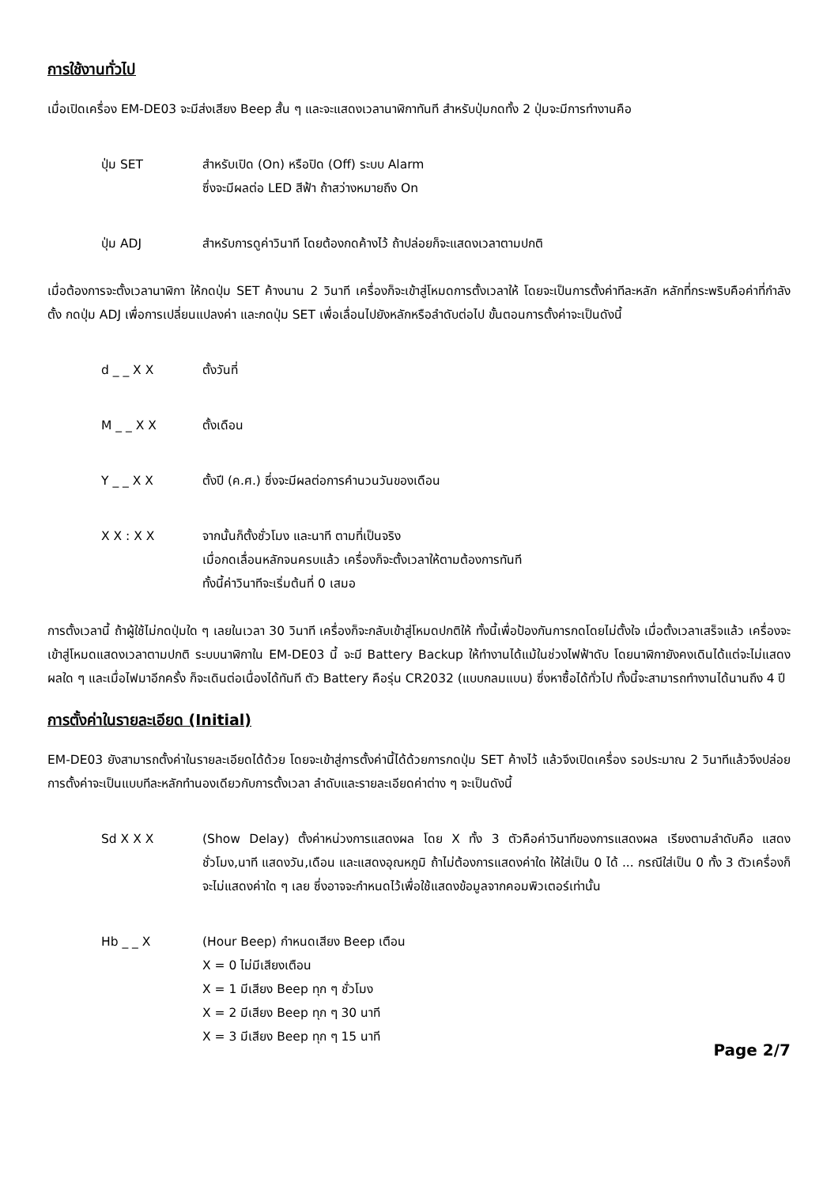การใช้งานทั่วไป
เมื่อเปิดเครื่อง EM-DE03 จะมีส่งเสียง Beep สั้น ๆ และจะแสดงเวลานาฬิกาทันที สำหรับปุ่มกดทั้ง 2 ปุ่มจะมีการทำงานคือ
ปุ่ม SET สำหรับเปิด (On) หรือปิด (Off) ระบบ Alarm
ซึ่งจะมีผลต่อ LED สีฟ้า ถ้าสว่างหมายถึง On
ปุ่ม ADJ สำหรับการดูค่าวินาที โดยต้องกดค้างไว้ ถ้าปล่อยก็จะแสดงเวลาตามปกติ
เมื่อต้องการจะตั้งเวลานาฬิกา ให้กดปุ่ม SET ค้างนาน 2 วินาที เครื่องก็จะเข้าสู่โหมดการตั้งเวลาให้ โดยจะเป็นการตั้งค่าทีละหลัก หลักที่กระพริบคือค่าที่กำลังตั้ง กดปุ่ม ADJ เพื่อการเปลี่ยนแปลงค่า และกดปุ่ม SET เพื่อเลื่อนไปยังหลักหรือลำดับต่อไป ขั้นตอนการตั้งค่าจะเป็นดังนี้
d _ _ X X ตั้งวันที่
M _ _ X X ตั้งเดือน
Y _ _ X X ตั้งปี (ค.ศ.) ซึ่งจะมีผลต่อการคำนวนวันของเดือน
X X : X X จากนั้นก็ตั้งชั่วโมง และนาที ตามที่เป็นจริง
เมื่อกดเลื่อนหลักจนครบแล้ว เครื่องก็จะตั้งเวลาให้ตามต้องการทันที
ทั้งนี้ค่าวินาทีจะเริ่มต้นที่ 0 เสมอ
การตั้งเวลานี้ ถ้าผู้ใช้ไม่กดปุ่มใด ๆ เลยในเวลา 30 วินาที เครื่องก็จะกลับเข้าสู่โหมดปกติให้ ทั้งนี้เพื่อป้องกันการกดโดยไม่ตั้งใจ เมื่อตั้งเวลาเสร็จแล้ว เครื่องจะเข้าสู่โหมดแสดงเวลาตามปกติ ระบบนาฬิกาใน EM-DE03 นี้ จะมี Battery Backup ให้ทำงานได้แม้ในช่วงไฟฟ้าดับ โดยนาฬิกายังคงเดินได้แต่จะไม่แสดงผลใด ๆ และเมื่อไฟมาอีกครั้ง ก็จะเดินต่อเนื่องได้ทันที ตัว Battery คือรุ่น CR2032 (แบบกลมแบน) ซึ่งหาซื้อได้ทั่วไป ทั้งนี้จะสามารถทำงานได้นานถึง 4 ปี
การตั้งค่าในรายละเอียด (Initial)
EM-DE03 ยังสามารถตั้งค่าในรายละเอียดได้ด้วย โดยจะเข้าสู่การตั้งค่านี้ได้ด้วยการกดปุ่ม SET ค้างไว้ แล้วจึงเปิดเครื่อง รอประมาณ 2 วินาทีแล้วจึงปล่อย การตั้งค่าจะเป็นแบบทีละหลักทำนองเดียวกับการตั้งเวลา ลำดับและรายละเอียดค่าต่าง ๆ จะเป็นดังนี้
Sd X X X (Show Delay) ตั้งค่าหน่วงการแสดงผล โดย X ทั้ง 3 ตัวคือค่าวินาทีของการแสดงผล เรียงตามลำดับคือ แสดงชั่วโมง,นาที แสดงวัน,เดือน และแสดงอุณหภูมิ ถ้าไม่ต้องการแสดงค่าใด ให้ใส่เป็น 0 ได้ ... กรณีใส่เป็น 0 ทั้ง 3 ตัวเครื่องก็จะไม่แสดงค่าใด ๆ เลย ซึ่งอาจจะกำหนดไว้เพื่อใช้แสดงข้อมูลจากคอมพิวเตอร์เท่านั้น
Hb _ _ X (Hour Beep) กำหนดเสียง Beep เตือน
X = 0 ไม่มีเสียงเตือน
X = 1 มีเสียง Beep ทุก ๆ ชั่วโมง
X = 2 มีเสียง Beep ทุก ๆ 30 นาที
X = 3 มีเสียง Beep ทุก ๆ 15 นาที
Page 2/7